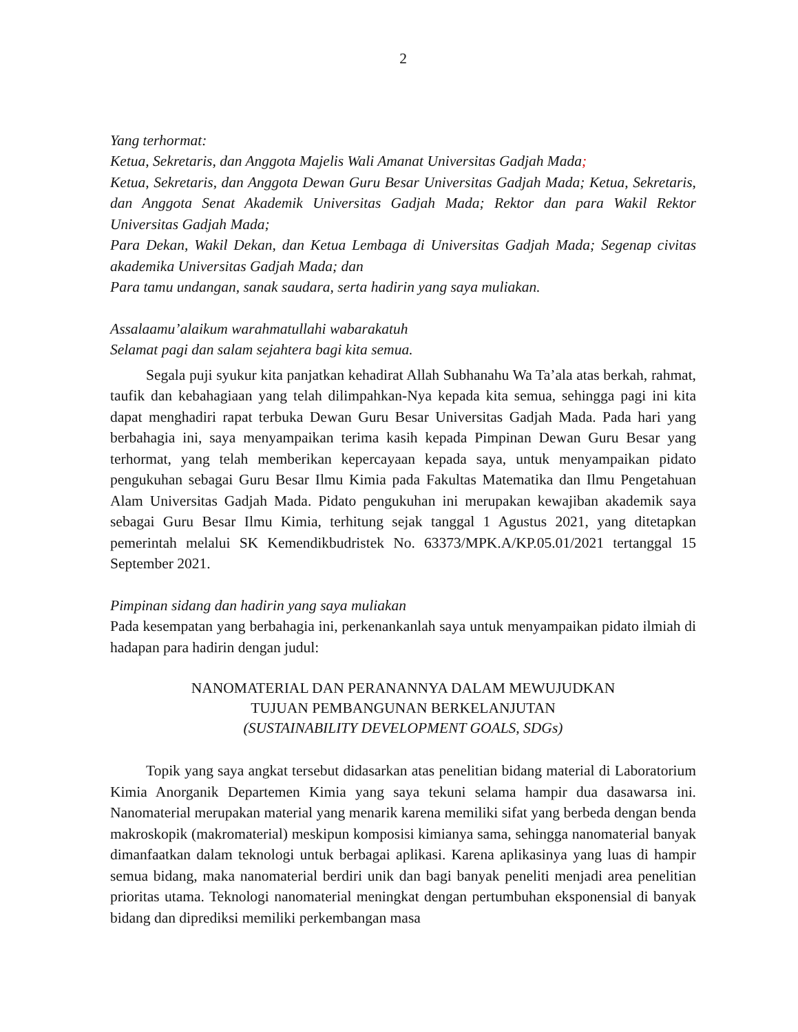2
Yang terhormat:
Ketua, Sekretaris, dan Anggota Majelis Wali Amanat Universitas Gadjah Mada;
Ketua, Sekretaris, dan Anggota Dewan Guru Besar Universitas Gadjah Mada; Ketua, Sekretaris, dan Anggota Senat Akademik Universitas Gadjah Mada; Rektor dan para Wakil Rektor Universitas Gadjah Mada;
Para Dekan, Wakil Dekan, dan Ketua Lembaga di Universitas Gadjah Mada; Segenap civitas akademika Universitas Gadjah Mada; dan
Para tamu undangan, sanak saudara, serta hadirin yang saya muliakan.
Assalaamu’alaikum warahmatullahi wabarakatuh
Selamat pagi dan salam sejahtera bagi kita semua.
Segala puji syukur kita panjatkan kehadirat Allah Subhanahu Wa Ta’ala atas berkah, rahmat, taufik dan kebahagiaan yang telah dilimpahkan-Nya kepada kita semua, sehingga pagi ini kita dapat menghadiri rapat terbuka Dewan Guru Besar Universitas Gadjah Mada. Pada hari yang berbahagia ini, saya menyampaikan terima kasih kepada Pimpinan Dewan Guru Besar yang terhormat, yang telah memberikan kepercayaan kepada saya, untuk menyampaikan pidato pengukuhan sebagai Guru Besar Ilmu Kimia pada Fakultas Matematika dan Ilmu Pengetahuan Alam Universitas Gadjah Mada. Pidato pengukuhan ini merupakan kewajiban akademik saya sebagai Guru Besar Ilmu Kimia, terhitung sejak tanggal 1 Agustus 2021, yang ditetapkan pemerintah melalui SK Kemendikbudristek No. 63373/MPK.A/KP.05.01/2021 tertanggal 15 September 2021.
Pimpinan sidang dan hadirin yang saya muliakan
Pada kesempatan yang berbahagia ini, perkenankanlah saya untuk menyampaikan pidato ilmiah di hadapan para hadirin dengan judul:
NANOMATERIAL DAN PERANANNYA DALAM MEWUJUDKAN
TUJUAN PEMBANGUNAN BERKELANJUTAN
(SUSTAINABILITY DEVELOPMENT GOALS, SDGs)
Topik yang saya angkat tersebut didasarkan atas penelitian bidang material di Laboratorium Kimia Anorganik Departemen Kimia yang saya tekuni selama hampir dua dasawarsa ini. Nanomaterial merupakan material yang menarik karena memiliki sifat yang berbeda dengan benda makroskopik (makromaterial) meskipun komposisi kimianya sama, sehingga nanomaterial banyak dimanfaatkan dalam teknologi untuk berbagai aplikasi. Karena aplikasinya yang luas di hampir semua bidang, maka nanomaterial berdiri unik dan bagi banyak peneliti menjadi area penelitian prioritas utama. Teknologi nanomaterial meningkat dengan pertumbuhan eksponensial di banyak bidang dan diprediksi memiliki perkembangan masa